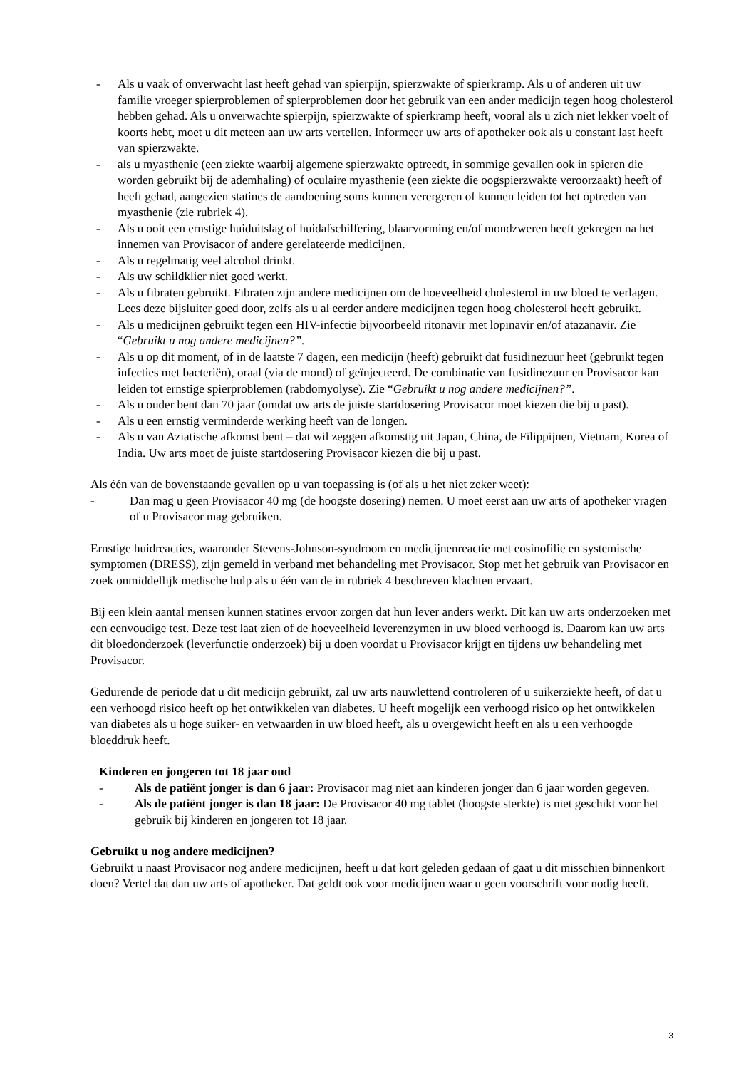- Als u vaak of onverwacht last heeft gehad van spierpijn, spierzwakte of spierkramp. Als u of anderen uit uw familie vroeger spierproblemen of spierproblemen door het gebruik van een ander medicijn tegen hoog cholesterol hebben gehad. Als u onverwachte spierpijn, spierzwakte of spierkramp heeft, vooral als u zich niet lekker voelt of koorts hebt, moet u dit meteen aan uw arts vertellen. Informeer uw arts of apotheker ook als u constant last heeft van spierzwakte.
- als u myasthenie (een ziekte waarbij algemene spierzwakte optreedt, in sommige gevallen ook in spieren die worden gebruikt bij de ademhaling) of oculaire myasthenie (een ziekte die oogspierzwakte veroorzaakt) heeft of heeft gehad, aangezien statines de aandoening soms kunnen verergeren of kunnen leiden tot het optreden van myasthenie (zie rubriek 4).
- Als u ooit een ernstige huiduitslag of huidafschilfering, blaarvorming en/of mondzweren heeft gekregen na het innemen van Provisacor of andere gerelateerde medicijnen.
- Als u regelmatig veel alcohol drinkt.
- Als uw schildklier niet goed werkt.
- Als u fibraten gebruikt. Fibraten zijn andere medicijnen om de hoeveelheid cholesterol in uw bloed te verlagen. Lees deze bijsluiter goed door, zelfs als u al eerder andere medicijnen tegen hoog cholesterol heeft gebruikt.
- Als u medicijnen gebruikt tegen een HIV-infectie bijvoorbeeld ritonavir met lopinavir en/of atazanavir. Zie “Gebruikt u nog andere medicijnen?”.
- Als u op dit moment, of in de laatste 7 dagen, een medicijn (heeft) gebruikt dat fusidinezuur heet (gebruikt tegen infecties met bacteriën), oraal (via de mond) of geïnjecteerd. De combinatie van fusidinezuur en Provisacor kan leiden tot ernstige spierproblemen (rabdomyolyse). Zie “Gebruikt u nog andere medicijnen?”.
- Als u ouder bent dan 70 jaar (omdat uw arts de juiste startdosering Provisacor moet kiezen die bij u past).
- Als u een ernstig verminderde werking heeft van de longen.
- Als u van Aziatische afkomst bent – dat wil zeggen afkomstig uit Japan, China, de Filippijnen, Vietnam, Korea of India. Uw arts moet de juiste startdosering Provisacor kiezen die bij u past.
Als één van de bovenstaande gevallen op u van toepassing is (of als u het niet zeker weet):
- Dan mag u geen Provisacor 40 mg (de hoogste dosering) nemen. U moet eerst aan uw arts of apotheker vragen of u Provisacor mag gebruiken.
Ernstige huidreacties, waaronder Stevens-Johnson-syndroom en medicijnenreactie met eosinofilie en systemische symptomen (DRESS), zijn gemeld in verband met behandeling met Provisacor. Stop met het gebruik van Provisacor en zoek onmiddellijk medische hulp als u één van de in rubriek 4 beschreven klachten ervaart.
Bij een klein aantal mensen kunnen statines ervoor zorgen dat hun lever anders werkt. Dit kan uw arts onderzoeken met een eenvoudige test. Deze test laat zien of de hoeveelheid leverenzymen in uw bloed verhoogd is. Daarom kan uw arts dit bloedonderzoek (leverfunctie onderzoek) bij u doen voordat u Provisacor krijgt en tijdens uw behandeling met Provisacor.
Gedurende de periode dat u dit medicijn gebruikt, zal uw arts nauwlettend controleren of u suikerziekte heeft, of dat u een verhoogd risico heeft op het ontwikkelen van diabetes. U heeft mogelijk een verhoogd risico op het ontwikkelen van diabetes als u hoge suiker- en vetwaarden in uw bloed heeft, als u overgewicht heeft en als u een verhoogde bloeddruk heeft.
Kinderen en jongeren tot 18 jaar oud
- Als de patiënt jonger is dan 6 jaar: Provisacor mag niet aan kinderen jonger dan 6 jaar worden gegeven.
- Als de patiënt jonger is dan 18 jaar: De Provisacor 40 mg tablet (hoogste sterkte) is niet geschikt voor het gebruik bij kinderen en jongeren tot 18 jaar.
Gebruikt u nog andere medicijnen?
Gebruikt u naast Provisacor nog andere medicijnen, heeft u dat kort geleden gedaan of gaat u dit misschien binnenkort doen? Vertel dat dan uw arts of apotheker. Dat geldt ook voor medicijnen waar u geen voorschrift voor nodig heeft.
3